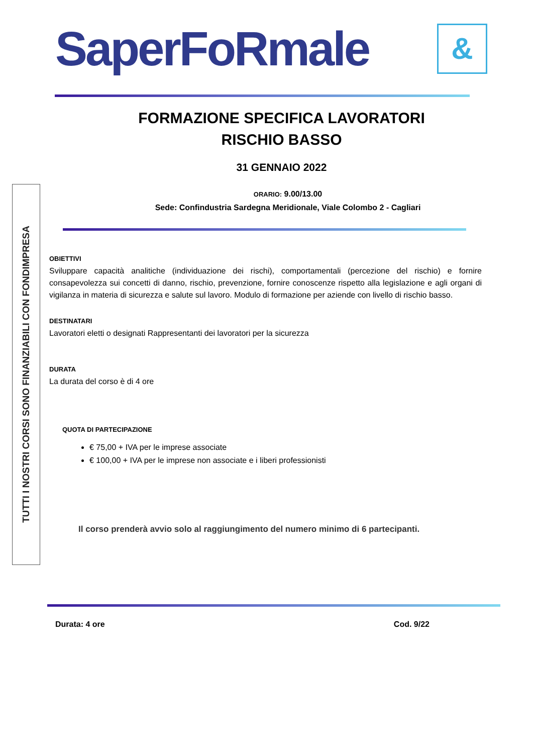SaperFoRmale &
FORMAZIONE SPECIFICA LAVORATORI
RISCHIO BASSO
31 GENNAIO 2022
ORARIO: 9.00/13.00
Sede: Confindustria Sardegna Meridionale, Viale Colombo 2 - Cagliari
TUTTI I NOSTRI CORSI SONO FINANZIABILI CON FONDIMPRESA
OBIETTIVI
Sviluppare capacità analitiche (individuazione dei rischi), comportamentali (percezione del rischio) e fornire consapevolezza sui concetti di danno, rischio, prevenzione, fornire conoscenze rispetto alla legislazione e agli organi di vigilanza in materia di sicurezza e salute sul lavoro. Modulo di formazione per aziende con livello di rischio basso.
DESTINATARI
Lavoratori eletti o designati Rappresentanti dei lavoratori per la sicurezza
DURATA
La durata del corso è di 4 ore
QUOTA DI PARTECIPAZIONE
€ 75,00 + IVA per le imprese associate
€ 100,00 + IVA per le imprese non associate e i liberi professionisti
Il corso prenderà avvio solo al raggiungimento del numero minimo di 6 partecipanti.
Durata: 4 ore Cod. 9/22